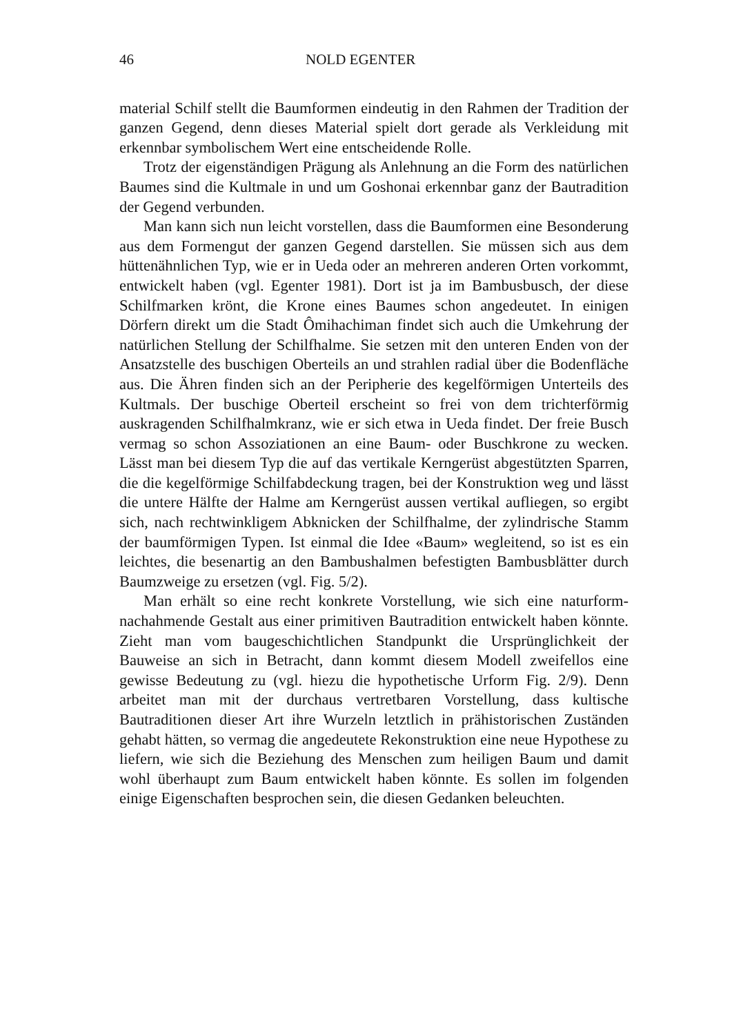46 NOLD EGENTER
material Schilf stellt die Baumformen eindeutig in den Rahmen der Tradition der ganzen Gegend, denn dieses Material spielt dort gerade als Verkleidung mit erkennbar symbolischem Wert eine entscheidende Rolle.
Trotz der eigenständigen Prägung als Anlehnung an die Form des natürlichen Baumes sind die Kultmale in und um Goshonai erkennbar ganz der Bautradition der Gegend verbunden.
Man kann sich nun leicht vorstellen, dass die Baumformen eine Besonderung aus dem Formengut der ganzen Gegend darstellen. Sie müssen sich aus dem hüttenähnlichen Typ, wie er in Ueda oder an mehreren anderen Orten vorkommt, entwickelt haben (vgl. Egenter 1981). Dort ist ja im Bambusbusch, der diese Schilfmarken krönt, die Krone eines Baumes schon angedeutet. In einigen Dörfern direkt um die Stadt Ômihachiman findet sich auch die Umkehrung der natürlichen Stellung der Schilfhalme. Sie setzen mit den unteren Enden von der Ansatzstelle des buschigen Oberteils an und strahlen radial über die Bodenfläche aus. Die Ähren finden sich an der Peripherie des kegelförmigen Unterteils des Kultmals. Der buschige Oberteil erscheint so frei von dem trichterförmig auskragenden Schilfhalmkranz, wie er sich etwa in Ueda findet. Der freie Busch vermag so schon Assoziationen an eine Baum- oder Buschkrone zu wecken. Lässt man bei diesem Typ die auf das vertikale Kerngerüst abgestützten Sparren, die die kegelförmige Schilfabdeckung tragen, bei der Konstruktion weg und lässt die untere Hälfte der Halme am Kerngerüst aussen vertikal aufliegen, so ergibt sich, nach rechtwinkligem Abknicken der Schilfhalme, der zylindrische Stamm der baumförmigen Typen. Ist einmal die Idee «Baum» wegleitend, so ist es ein leichtes, die besenartig an den Bambushalmen befestigten Bambusblätter durch Baumzweige zu ersetzen (vgl. Fig. 5/2).
Man erhält so eine recht konkrete Vorstellung, wie sich eine naturform-nachahmende Gestalt aus einer primitiven Bautradition entwickelt haben könnte. Zieht man vom baugeschichtlichen Standpunkt die Ursprünglichkeit der Bauweise an sich in Betracht, dann kommt diesem Modell zweifellos eine gewisse Bedeutung zu (vgl. hiezu die hypothetische Urform Fig. 2/9). Denn arbeitet man mit der durchaus vertretbaren Vorstellung, dass kultische Bautraditionen dieser Art ihre Wurzeln letztlich in prähistorischen Zuständen gehabt hätten, so vermag die angedeutete Rekonstruktion eine neue Hypothese zu liefern, wie sich die Beziehung des Menschen zum heiligen Baum und damit wohl überhaupt zum Baum entwickelt haben könnte. Es sollen im folgenden einige Eigenschaften besprochen sein, die diesen Gedanken beleuchten.